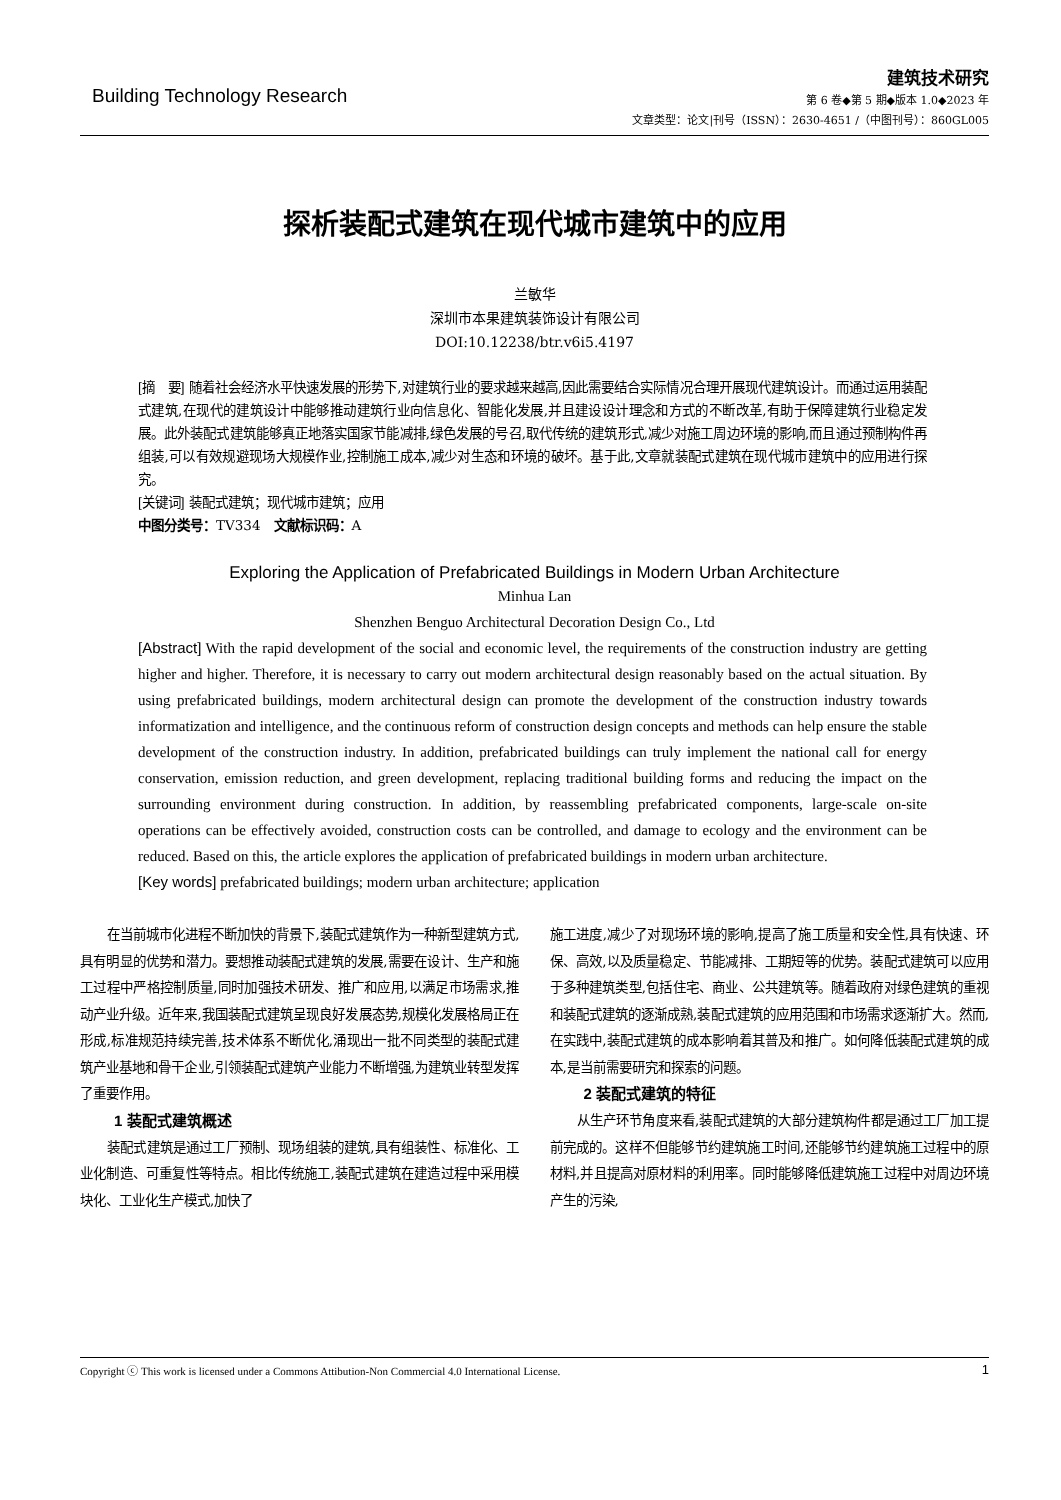Building Technology Research
建筑技术研究
第 6 卷◆第 5 期◆版本 1.0◆2023 年
文章类型：论文|刊号（ISSN）：2630-4651 /（中图刊号）：860GL005
探析装配式建筑在现代城市建筑中的应用
兰敏华
深圳市本果建筑装饰设计有限公司
DOI:10.12238/btr.v6i5.4197
[摘　要] 随着社会经济水平快速发展的形势下,对建筑行业的要求越来越高,因此需要结合实际情况合理开展现代建筑设计。而通过运用装配式建筑,在现代的建筑设计中能够推动建筑行业向信息化、智能化发展,并且建设设计理念和方式的不断改革,有助于保障建筑行业稳定发展。此外装配式建筑能够真正地落实国家节能减排,绿色发展的号召,取代传统的建筑形式,减少对施工周边环境的影响,而且通过预制构件再组装,可以有效规避现场大规模作业,控制施工成本,减少对生态和环境的破坏。基于此,文章就装配式建筑在现代城市建筑中的应用进行探究。
[关键词] 装配式建筑；现代城市建筑；应用
中图分类号：TV334　文献标识码：A
Exploring the Application of Prefabricated Buildings in Modern Urban Architecture
Minhua Lan
Shenzhen Benguo Architectural Decoration Design Co., Ltd
[Abstract] With the rapid development of the social and economic level, the requirements of the construction industry are getting higher and higher. Therefore, it is necessary to carry out modern architectural design reasonably based on the actual situation. By using prefabricated buildings, modern architectural design can promote the development of the construction industry towards informatization and intelligence, and the continuous reform of construction design concepts and methods can help ensure the stable development of the construction industry. In addition, prefabricated buildings can truly implement the national call for energy conservation, emission reduction, and green development, replacing traditional building forms and reducing the impact on the surrounding environment during construction. In addition, by reassembling prefabricated components, large-scale on-site operations can be effectively avoided, construction costs can be controlled, and damage to ecology and the environment can be reduced. Based on this, the article explores the application of prefabricated buildings in modern urban architecture.
[Key words] prefabricated buildings; modern urban architecture; application
在当前城市化进程不断加快的背景下,装配式建筑作为一种新型建筑方式,具有明显的优势和潜力。要想推动装配式建筑的发展,需要在设计、生产和施工过程中严格控制质量,同时加强技术研发、推广和应用,以满足市场需求,推动产业升级。近年来,我国装配式建筑呈现良好发展态势,规模化发展格局正在形成,标准规范持续完善,技术体系不断优化,涌现出一批不同类型的装配式建筑产业基地和骨干企业,引领装配式建筑产业能力不断增强,为建筑业转型发挥了重要作用。
1 装配式建筑概述
装配式建筑是通过工厂预制、现场组装的建筑,具有组装性、标准化、工业化制造、可重复性等特点。相比传统施工,装配式建筑在建造过程中采用模块化、工业化生产模式,加快了
施工进度,减少了对现场环境的影响,提高了施工质量和安全性,具有快速、环保、高效,以及质量稳定、节能减排、工期短等的优势。装配式建筑可以应用于多种建筑类型,包括住宅、商业、公共建筑等。随着政府对绿色建筑的重视和装配式建筑的逐渐成熟,装配式建筑的应用范围和市场需求逐渐扩大。然而,在实践中,装配式建筑的成本影响着其普及和推广。如何降低装配式建筑的成本,是当前需要研究和探索的问题。
2 装配式建筑的特征
从生产环节角度来看,装配式建筑的大部分建筑构件都是通过工厂加工提前完成的。这样不但能够节约建筑施工时间,还能够节约建筑施工过程中的原材料,并且提高对原材料的利用率。同时能够降低建筑施工过程中对周边环境产生的污染,
Copyright ⓒ This work is licensed under a Commons Attibution-Non Commercial 4.0 International License. 1